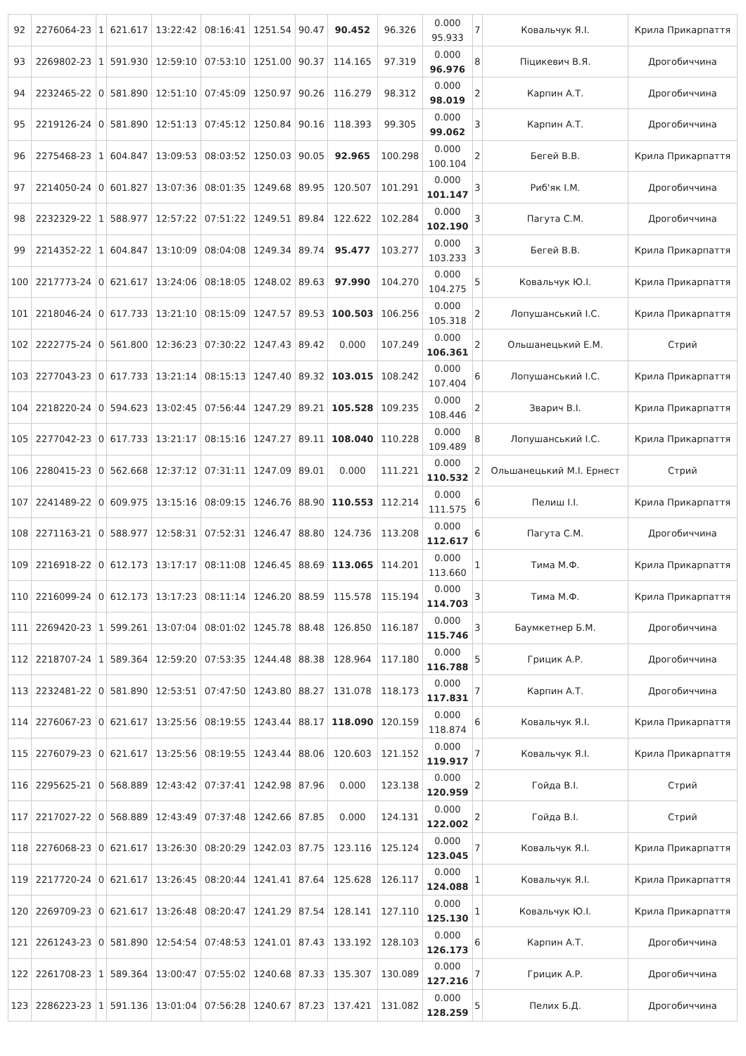| 92 | 2276064-23 | 1 | 621.617 | 13:22:42 | 08:16:41 | 1251.54 | 90.47 | 90.452 | 96.326 | 0.000 95.933 | 7 | Ковальчук Я.І. | Крила Прикарпаття |
| 93 | 2269802-23 | 1 | 591.930 | 12:59:10 | 07:53:10 | 1251.00 | 90.37 | 114.165 | 97.319 | 0.000 96.976 | 8 | Піцикевич В.Я. | Дрогобиччина |
| 94 | 2232465-22 | 0 | 581.890 | 12:51:10 | 07:45:09 | 1250.97 | 90.26 | 116.279 | 98.312 | 0.000 98.019 | 2 | Карпин А.Т. | Дрогобиччина |
| 95 | 2219126-24 | 0 | 581.890 | 12:51:13 | 07:45:12 | 1250.84 | 90.16 | 118.393 | 99.305 | 0.000 99.062 | 3 | Карпин А.Т. | Дрогобиччина |
| 96 | 2275468-23 | 1 | 604.847 | 13:09:53 | 08:03:52 | 1250.03 | 90.05 | 92.965 | 100.298 | 0.000 100.104 | 2 | Бегей В.В. | Крила Прикарпаття |
| 97 | 2214050-24 | 0 | 601.827 | 13:07:36 | 08:01:35 | 1249.68 | 89.95 | 120.507 | 101.291 | 0.000 101.147 | 3 | Риб'як І.М. | Дрогобиччина |
| 98 | 2232329-22 | 1 | 588.977 | 12:57:22 | 07:51:22 | 1249.51 | 89.84 | 122.622 | 102.284 | 0.000 102.190 | 3 | Пагута С.М. | Дрогобиччина |
| 99 | 2214352-22 | 1 | 604.847 | 13:10:09 | 08:04:08 | 1249.34 | 89.74 | 95.477 | 103.277 | 0.000 103.233 | 3 | Бегей В.В. | Крила Прикарпаття |
| 100 | 2217773-24 | 0 | 621.617 | 13:24:06 | 08:18:05 | 1248.02 | 89.63 | 97.990 | 104.270 | 0.000 104.275 | 5 | Ковальчук Ю.І. | Крила Прикарпаття |
| 101 | 2218046-24 | 0 | 617.733 | 13:21:10 | 08:15:09 | 1247.57 | 89.53 | 100.503 | 106.256 | 0.000 105.318 | 2 | Лопушанський І.С. | Крила Прикарпаття |
| 102 | 2222775-24 | 0 | 561.800 | 12:36:23 | 07:30:22 | 1247.43 | 89.42 | 0.000 | 107.249 | 0.000 106.361 | 2 | Ольшанецький Е.М. | Стрий |
| 103 | 2277043-23 | 0 | 617.733 | 13:21:14 | 08:15:13 | 1247.40 | 89.32 | 103.015 | 108.242 | 0.000 107.404 | 6 | Лопушанський І.С. | Крила Прикарпаття |
| 104 | 2218220-24 | 0 | 594.623 | 13:02:45 | 07:56:44 | 1247.29 | 89.21 | 105.528 | 109.235 | 0.000 108.446 | 2 | Зварич В.І. | Крила Прикарпаття |
| 105 | 2277042-23 | 0 | 617.733 | 13:21:17 | 08:15:16 | 1247.27 | 89.11 | 108.040 | 110.228 | 0.000 109.489 | 8 | Лопушанський І.С. | Крила Прикарпаття |
| 106 | 2280415-23 | 0 | 562.668 | 12:37:12 | 07:31:11 | 1247.09 | 89.01 | 0.000 | 111.221 | 0.000 110.532 | 2 | Ольшанецький М.І. Ернест | Стрий |
| 107 | 2241489-22 | 0 | 609.975 | 13:15:16 | 08:09:15 | 1246.76 | 88.90 | 110.553 | 112.214 | 0.000 111.575 | 6 | Пелиш І.І. | Крила Прикарпаття |
| 108 | 2271163-21 | 0 | 588.977 | 12:58:31 | 07:52:31 | 1246.47 | 88.80 | 124.736 | 113.208 | 0.000 112.617 | 6 | Пагута С.М. | Дрогобиччина |
| 109 | 2216918-22 | 0 | 612.173 | 13:17:17 | 08:11:08 | 1246.45 | 88.69 | 113.065 | 114.201 | 0.000 113.660 | 1 | Тима М.Ф. | Крила Прикарпаття |
| 110 | 2216099-24 | 0 | 612.173 | 13:17:23 | 08:11:14 | 1246.20 | 88.59 | 115.578 | 115.194 | 0.000 114.703 | 3 | Тима М.Ф. | Крила Прикарпаття |
| 111 | 2269420-23 | 1 | 599.261 | 13:07:04 | 08:01:02 | 1245.78 | 88.48 | 126.850 | 116.187 | 0.000 115.746 | 3 | Баумкетнер Б.М. | Дрогобиччина |
| 112 | 2218707-24 | 1 | 589.364 | 12:59:20 | 07:53:35 | 1244.48 | 88.38 | 128.964 | 117.180 | 0.000 116.788 | 5 | Грицик А.Р. | Дрогобиччина |
| 113 | 2232481-22 | 0 | 581.890 | 12:53:51 | 07:47:50 | 1243.80 | 88.27 | 131.078 | 118.173 | 0.000 117.831 | 7 | Карпин А.Т. | Дрогобиччина |
| 114 | 2276067-23 | 0 | 621.617 | 13:25:56 | 08:19:55 | 1243.44 | 88.17 | 118.090 | 120.159 | 0.000 118.874 | 6 | Ковальчук Я.І. | Крила Прикарпаття |
| 115 | 2276079-23 | 0 | 621.617 | 13:25:56 | 08:19:55 | 1243.44 | 88.06 | 120.603 | 121.152 | 0.000 119.917 | 7 | Ковальчук Я.І. | Крила Прикарпаття |
| 116 | 2295625-21 | 0 | 568.889 | 12:43:42 | 07:37:41 | 1242.98 | 87.96 | 0.000 | 123.138 | 0.000 120.959 | 2 | Гойда В.І. | Стрий |
| 117 | 2217027-22 | 0 | 568.889 | 12:43:49 | 07:37:48 | 1242.66 | 87.85 | 0.000 | 124.131 | 0.000 122.002 | 2 | Гойда В.І. | Стрий |
| 118 | 2276068-23 | 0 | 621.617 | 13:26:30 | 08:20:29 | 1242.03 | 87.75 | 123.116 | 125.124 | 0.000 123.045 | 7 | Ковальчук Я.І. | Крила Прикарпаття |
| 119 | 2217720-24 | 0 | 621.617 | 13:26:45 | 08:20:44 | 1241.41 | 87.64 | 125.628 | 126.117 | 0.000 124.088 | 1 | Ковальчук Я.І. | Крила Прикарпаття |
| 120 | 2269709-23 | 0 | 621.617 | 13:26:48 | 08:20:47 | 1241.29 | 87.54 | 128.141 | 127.110 | 0.000 125.130 | 1 | Ковальчук Ю.І. | Крила Прикарпаття |
| 121 | 2261243-23 | 0 | 581.890 | 12:54:54 | 07:48:53 | 1241.01 | 87.43 | 133.192 | 128.103 | 0.000 126.173 | 6 | Карпин А.Т. | Дрогобиччина |
| 122 | 2261708-23 | 1 | 589.364 | 13:00:47 | 07:55:02 | 1240.68 | 87.33 | 135.307 | 130.089 | 0.000 127.216 | 7 | Грицик А.Р. | Дрогобиччина |
| 123 | 2286223-23 | 1 | 591.136 | 13:01:04 | 07:56:28 | 1240.67 | 87.23 | 137.421 | 131.082 | 0.000 128.259 | 5 | Пелих Б.Д. | Дрогобиччина |